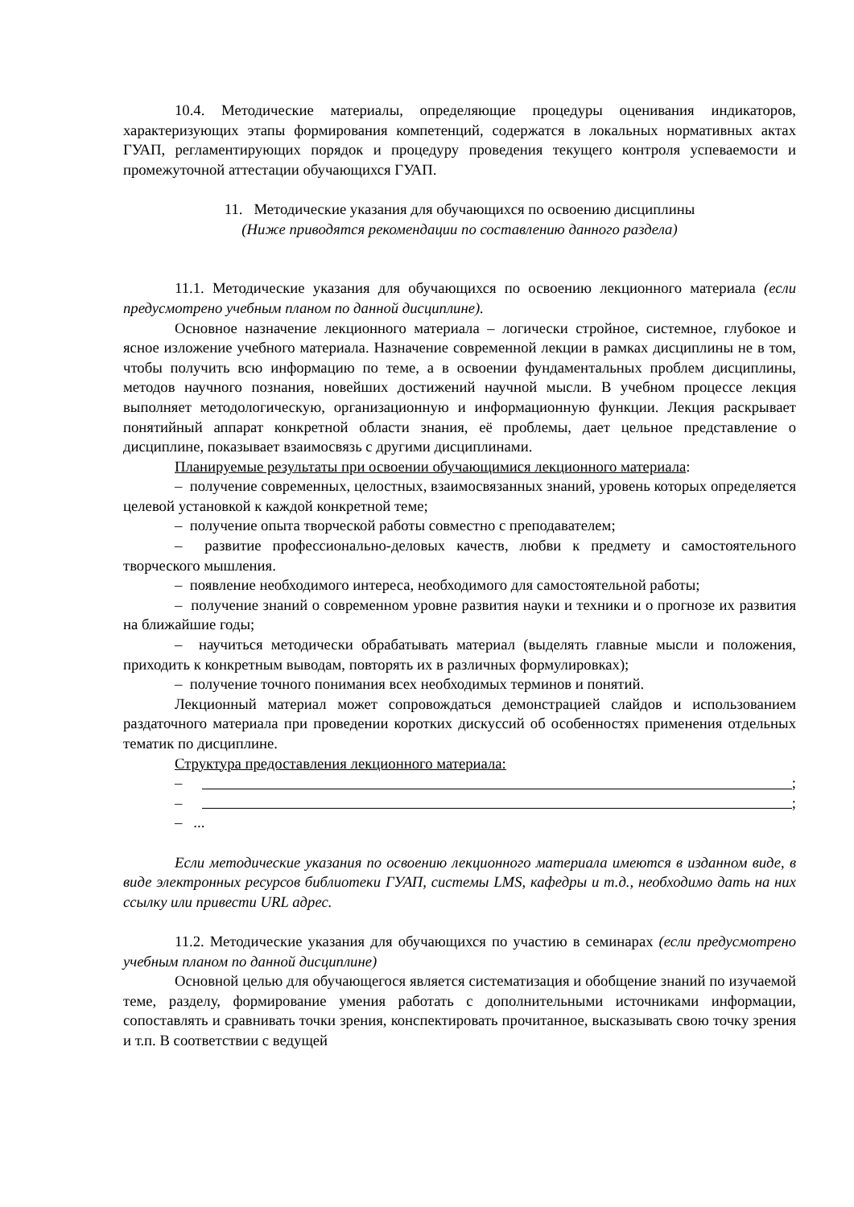10.4. Методические материалы, определяющие процедуры оценивания индикаторов, характеризующих этапы формирования компетенций, содержатся в локальных нормативных актах ГУАП, регламентирующих порядок и процедуру проведения текущего контроля успеваемости и промежуточной аттестации обучающихся ГУАП.
11. Методические указания для обучающихся по освоению дисциплины
(Ниже приводятся рекомендации по составлению данного раздела)
11.1. Методические указания для обучающихся по освоению лекционного материала (если предусмотрено учебным планом по данной дисциплине).
Основное назначение лекционного материала – логически стройное, системное, глубокое и ясное изложение учебного материала. Назначение современной лекции в рамках дисциплины не в том, чтобы получить всю информацию по теме, а в освоении фундаментальных проблем дисциплины, методов научного познания, новейших достижений научной мысли. В учебном процессе лекция выполняет методологическую, организационную и информационную функции. Лекция раскрывает понятийный аппарат конкретной области знания, её проблемы, дает цельное представление о дисциплине, показывает взаимосвязь с другими дисциплинами.
Планируемые результаты при освоении обучающимися лекционного материала:
– получение современных, целостных, взаимосвязанных знаний, уровень которых определяется целевой установкой к каждой конкретной теме;
– получение опыта творческой работы совместно с преподавателем;
– развитие профессионально-деловых качеств, любви к предмету и самостоятельного творческого мышления.
– появление необходимого интереса, необходимого для самостоятельной работы;
– получение знаний о современном уровне развития науки и техники и о прогнозе их развития на ближайшие годы;
– научиться методически обрабатывать материал (выделять главные мысли и положения, приходить к конкретным выводам, повторять их в различных формулировках);
– получение точного понимания всех необходимых терминов и понятий.
Лекционный материал может сопровождаться демонстрацией слайдов и использованием раздаточного материала при проведении коротких дискуссий об особенностях применения отдельных тематик по дисциплине.
Структура предоставления лекционного материала:
– ;
– ;
– ...
Если методические указания по освоению лекционного материала имеются в изданном виде, в виде электронных ресурсов библиотеки ГУАП, системы LMS, кафедры и т.д., необходимо дать на них ссылку или привести URL адрес.
11.2. Методические указания для обучающихся по участию в семинарах (если предусмотрено учебным планом по данной дисциплине)
Основной целью для обучающегося является систематизация и обобщение знаний по изучаемой теме, разделу, формирование умения работать с дополнительными источниками информации, сопоставлять и сравнивать точки зрения, конспектировать прочитанное, высказывать свою точку зрения и т.п. В соответствии с ведущей